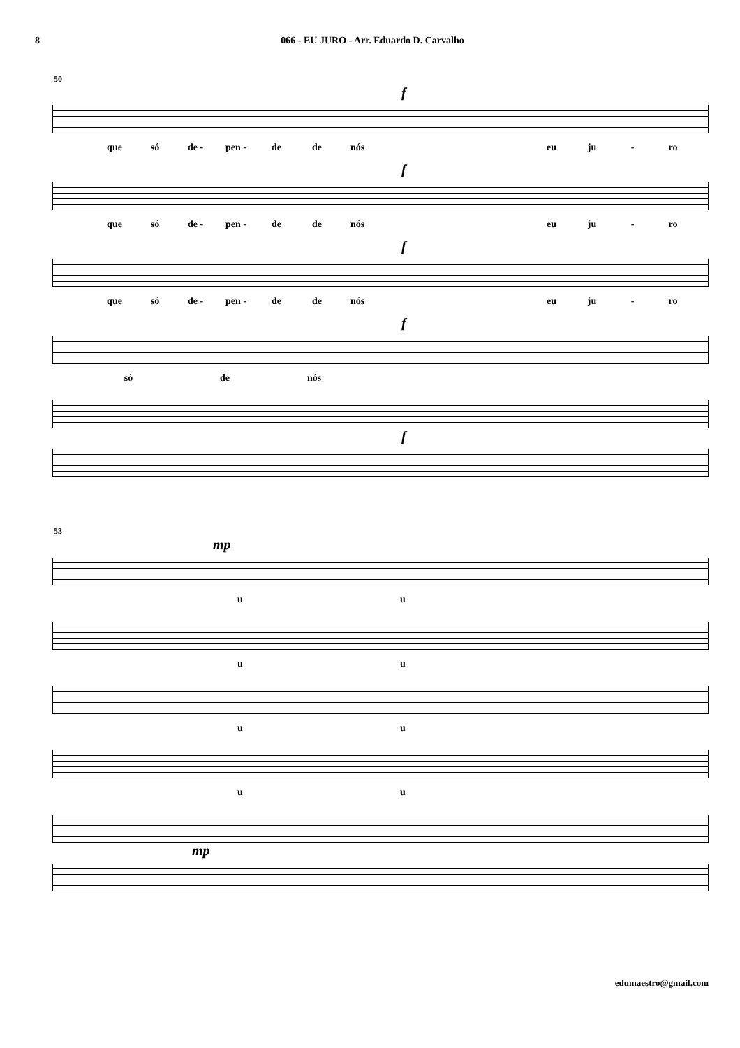8 066 - EU JURO - Arr. Eduardo D. Carvalho
50
f
que só de - pen - de de nós eu ju - ro
f
que só de - pen - de de nós eu ju - ro
f
que só de - pen - de de nós eu ju - ro
f
só de nós
f
53
mp
u u
u u
u u
u u
mp
edumaestro@gmail.com